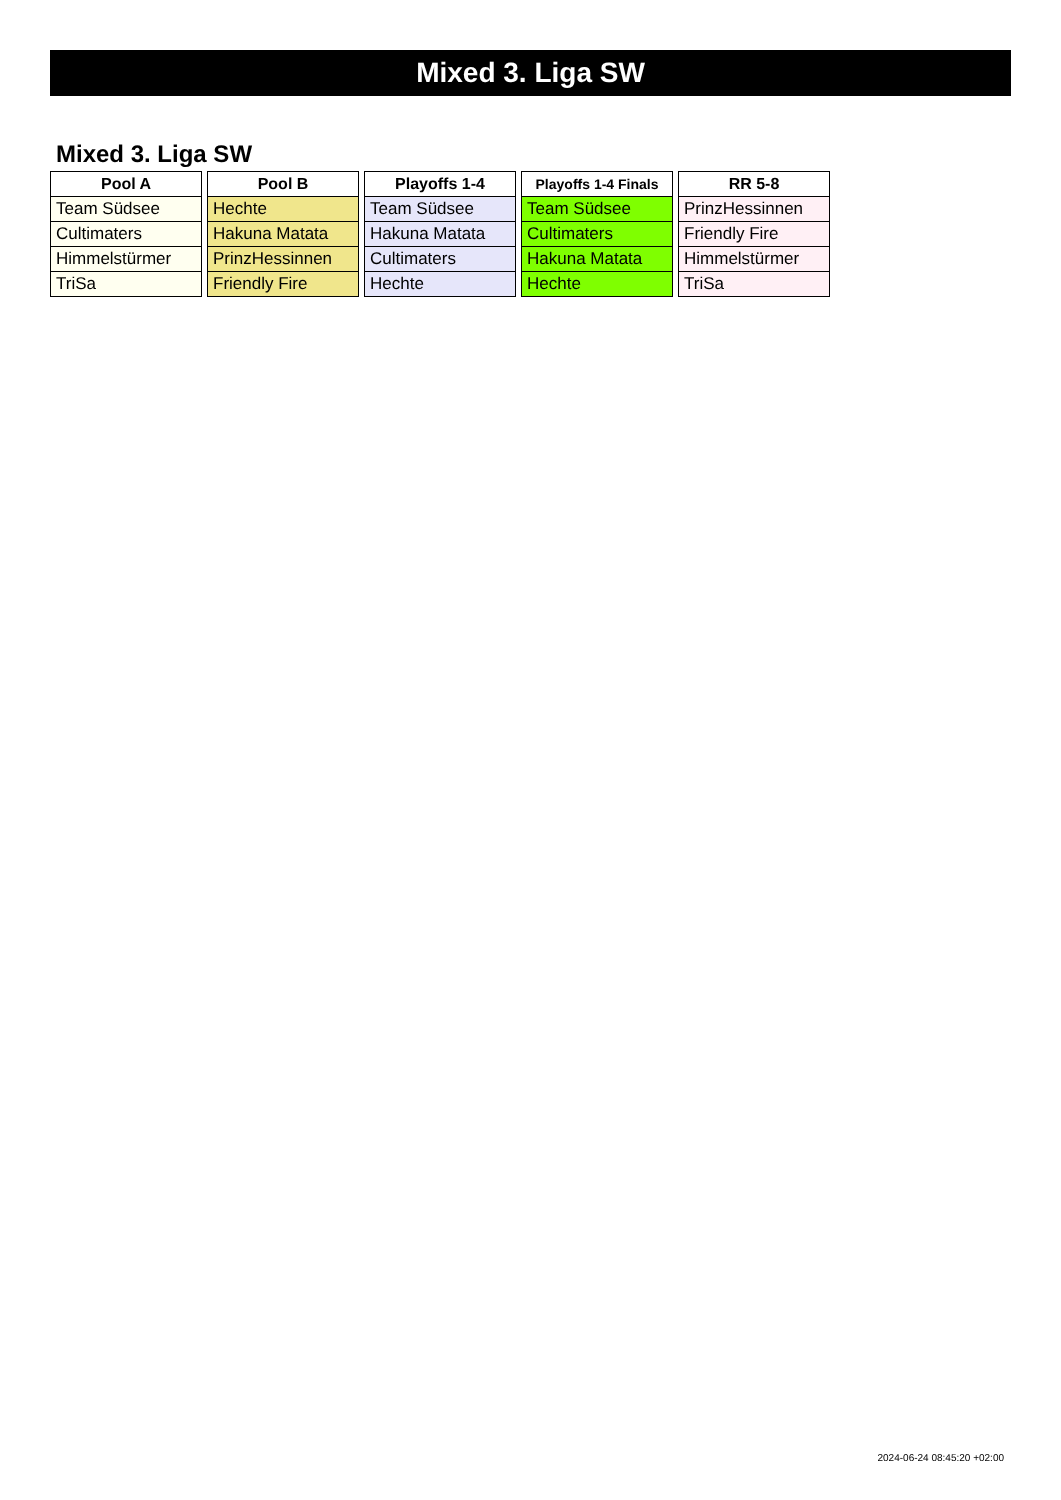Mixed 3. Liga SW
Mixed 3. Liga SW
| Pool A |
| --- |
| Team Südsee |
| Cultimaters |
| Himmelstürmer |
| TriSa |
| Pool B |
| --- |
| Hechte |
| Hakuna Matata |
| PrinzHessinnen |
| Friendly Fire |
| Playoffs 1-4 |
| --- |
| Team Südsee |
| Hakuna Matata |
| Cultimaters |
| Hechte |
| Playoffs 1-4 Finals |
| --- |
| Team Südsee |
| Cultimaters |
| Hakuna Matata |
| Hechte |
| RR 5-8 |
| --- |
| PrinzHessinnen |
| Friendly Fire |
| Himmelstürmer |
| TriSa |
2024-06-24 08:45:20 +02:00